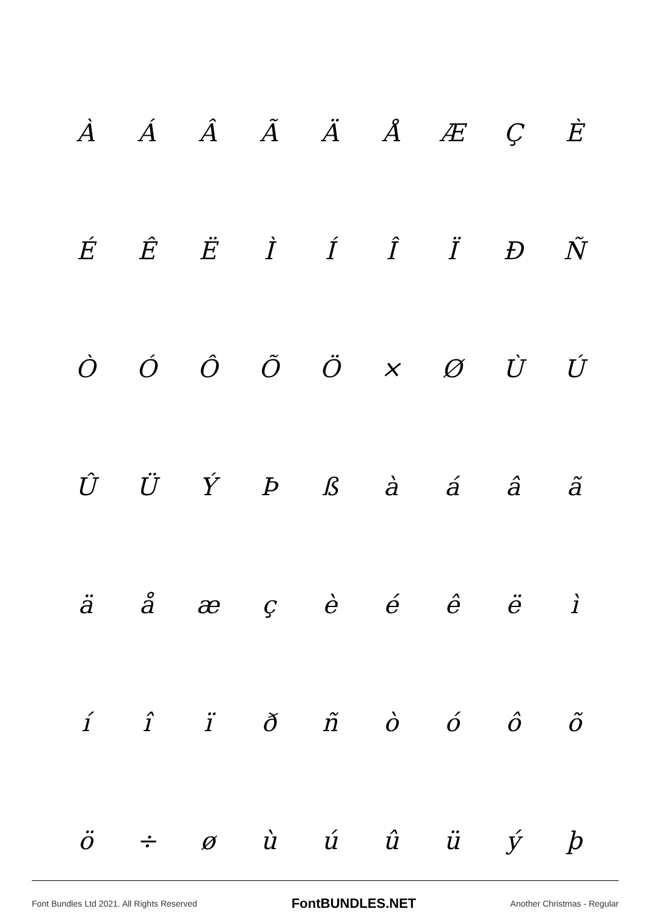À Á Â Ã Ä Å Æ Ç È
É Ê Ë Ì Í Î Ï Ð Ñ
Ò Ó Ô Õ Ö × Ø Ù Ú
Û Ü Ý Þ ß à á â ã
ä å æ ç è é ê ë ì
í î ï ð ñ ò ó ô õ
ö ÷ ø ù ú û ü ý þ
Font Bundles Ltd 2021. All Rights Reserved FontBUNDLES.NET Another Christmas - Regular